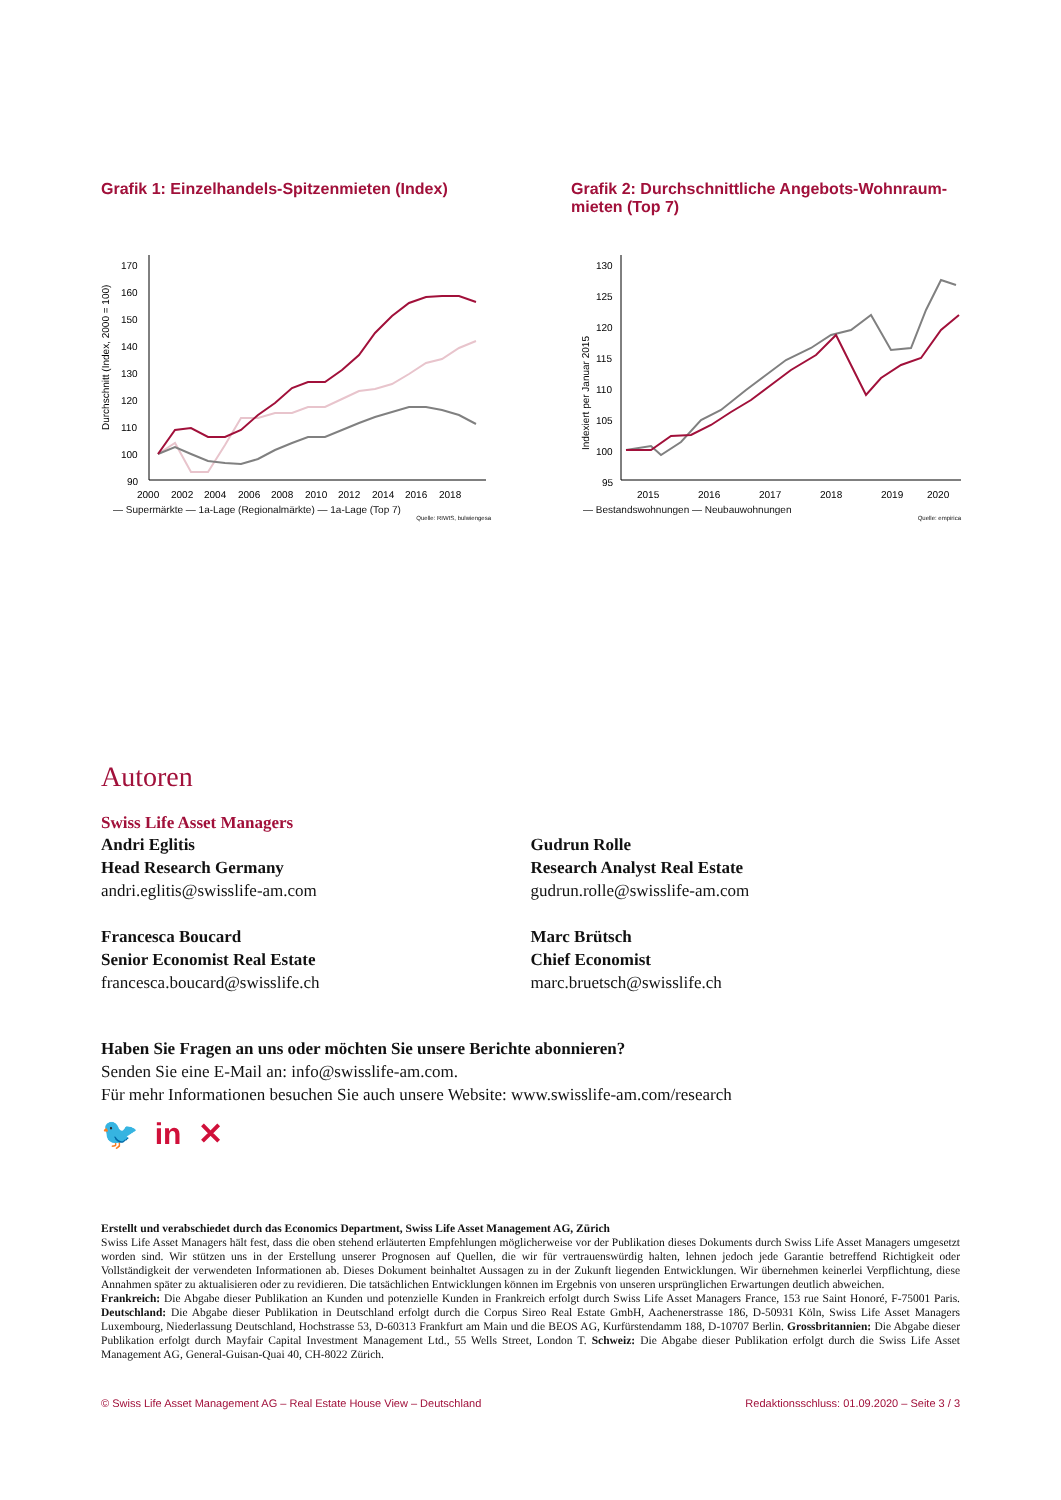Grafik 1: Einzelhandels-Spitzenmieten (Index)
Durchschnitt (Index, 2000 = 100)
170
160
150
140
130
120
110
100
90
2000
2002
2004
2006
2008
2010
2012
2014
2016
2018
— Supermärkte — 1a-Lage (Regionalmärkte) — 1a-Lage (Top 7)
Quelle: RIWIS, bulwiengesa
Grafik 2: Durchschnittliche Angebots-Wohnraum-mieten (Top 7)
Indexiert per Januar 2015
130
125
120
115
110
105
100
95
2015
2016
2017
2018
2019
2020
— Bestandswohnungen — Neubauwohnungen
Quelle: empirica
Autoren
Swiss Life Asset Managers
Andri Eglitis
Head Research Germany
andri.eglitis@swisslife-am.com
Gudrun Rolle
Research Analyst Real Estate
gudrun.rolle@swisslife-am.com
Francesca Boucard
Senior Economist Real Estate
francesca.boucard@swisslife.ch
Marc Brütsch
Chief Economist
marc.bruetsch@swisslife.ch
Haben Sie Fragen an uns oder möchten Sie unsere Berichte abonnieren?
Senden Sie eine E-Mail an: info@swisslife-am.com.
Für mehr Informationen besuchen Sie auch unsere Website: www.swisslife-am.com/research
🐦 in ✕
Erstellt und verabschiedet durch das Economics Department, Swiss Life Asset Management AG, Zürich
Swiss Life Asset Managers hält fest, dass die oben stehend erläuterten Empfehlungen möglicherweise vor der Publikation dieses Dokuments durch Swiss Life Asset Managers umgesetzt worden sind. Wir stützen uns in der Erstellung unserer Prognosen auf Quellen, die wir für vertrauenswürdig halten, lehnen jedoch jede Garantie betreffend Richtigkeit oder Vollständigkeit der verwendeten Informationen ab. Dieses Dokument beinhaltet Aussagen zu in der Zukunft liegenden Entwicklungen. Wir übernehmen keinerlei Verpflichtung, diese Annahmen später zu aktualisieren oder zu revidieren. Die tatsächlichen Entwicklungen können im Ergebnis von unseren ursprünglichen Erwartungen deutlich abweichen.
Frankreich: Die Abgabe dieser Publikation an Kunden und potenzielle Kunden in Frankreich erfolgt durch Swiss Life Asset Managers France, 153 rue Saint Honoré, F-75001 Paris. Deutschland: Die Abgabe dieser Publikation in Deutschland erfolgt durch die Corpus Sireo Real Estate GmbH, Aachenerstrasse 186, D-50931 Köln, Swiss Life Asset Managers Luxembourg, Niederlassung Deutschland, Hochstrasse 53, D-60313 Frankfurt am Main und die BEOS AG, Kurfürstendamm 188, D-10707 Berlin. Grossbritannien: Die Abgabe dieser Publikation erfolgt durch Mayfair Capital Investment Management Ltd., 55 Wells Street, London T. Schweiz: Die Abgabe dieser Publikation erfolgt durch die Swiss Life Asset Management AG, General-Guisan-Quai 40, CH-8022 Zürich.
© Swiss Life Asset Management AG – Real Estate House View – Deutschland Redaktionsschluss: 01.09.2020 – Seite 3 / 3